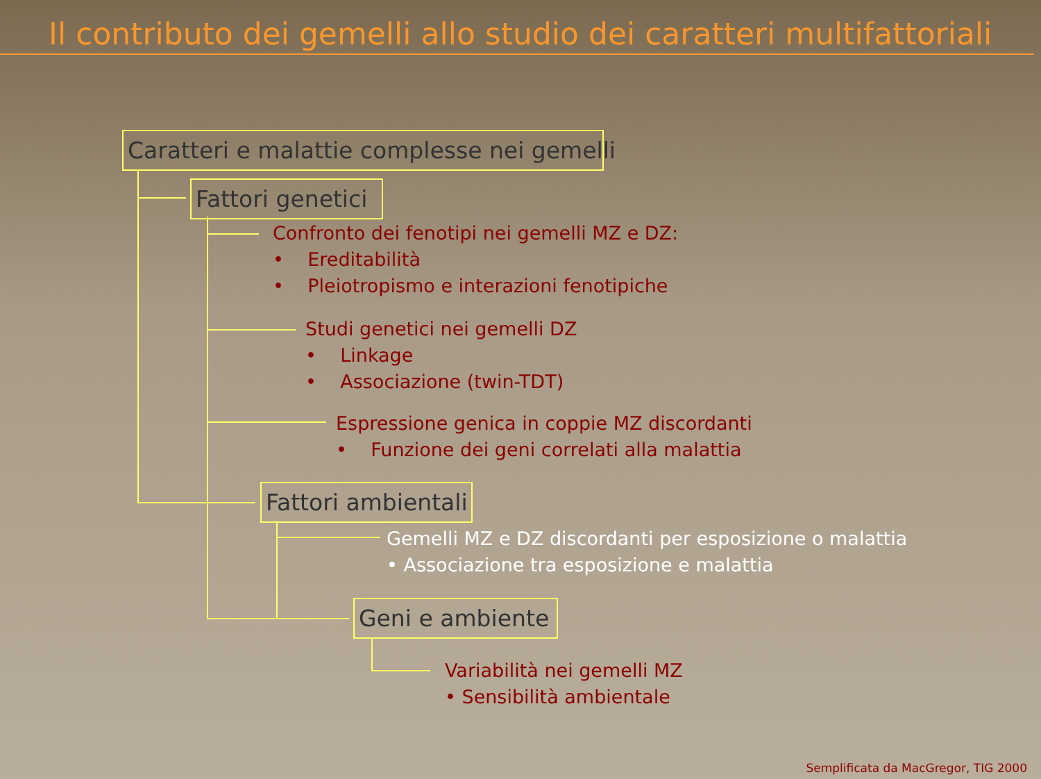Il contributo dei gemelli allo studio dei caratteri multifattoriali
Caratteri e malattie complesse nei gemelli
Fattori genetici
Confronto dei fenotipi nei gemelli MZ e DZ:
• Ereditabilità
• Pleiotropismo e interazioni fenotipiche
Studi genetici nei gemelli DZ
• Linkage
• Associazione (twin-TDT)
Espressione genica in coppie MZ discordanti
• Funzione dei geni correlati alla malattia
Fattori ambientali
Gemelli MZ e DZ discordanti per esposizione o malattia
• Associazione tra esposizione e malattia
Geni e ambiente
Variabilità nei gemelli MZ
• Sensibilità ambientale
Semplificata da MacGregor, TIG 2000